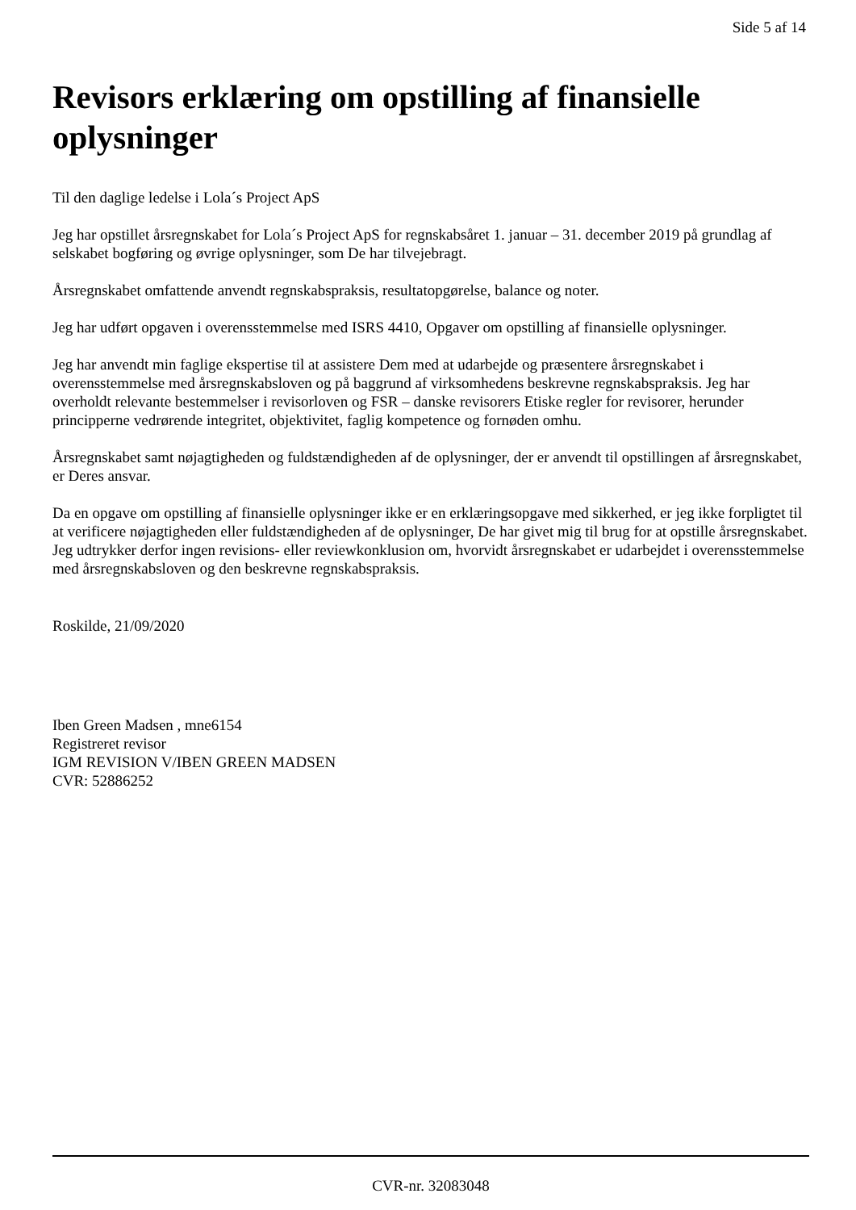Side 5 af 14
Revisors erklæring om opstilling af finansielle oplysninger
Til den daglige ledelse i Lola´s Project ApS
Jeg har opstillet årsregnskabet for Lola´s Project ApS for regnskabsåret 1. januar – 31. december 2019 på grundlag af selskabet bogføring og øvrige oplysninger, som De har tilvejebragt.
Årsregnskabet omfattende anvendt regnskabspraksis, resultatopgørelse, balance og noter.
Jeg har udført opgaven i overensstemmelse med ISRS 4410, Opgaver om opstilling af finansielle oplysninger.
Jeg har anvendt min faglige ekspertise til at assistere Dem med at udarbejde og præsentere årsregnskabet i overensstemmelse med årsregnskabsloven og på baggrund af virksomhedens beskrevne regnskabspraksis. Jeg har overholdt relevante bestemmelser i revisorloven og FSR – danske revisorers Etiske regler for revisorer, herunder principperne vedrørende integritet, objektivitet, faglig kompetence og fornøden omhu.
Årsregnskabet samt nøjagtigheden og fuldstændigheden af de oplysninger, der er anvendt til opstillingen af årsregnskabet, er Deres ansvar.
Da en opgave om opstilling af finansielle oplysninger ikke er en erklæringsopgave med sikkerhed, er jeg ikke forpligtet til at verificere nøjagtigheden eller fuldstændigheden af de oplysninger, De har givet mig til brug for at opstille årsregnskabet. Jeg udtrykker derfor ingen revisions- eller reviewkonklusion om, hvorvidt årsregnskabet er udarbejdet i overensstemmelse med årsregnskabsloven og den beskrevne regnskabspraksis.
Roskilde, 21/09/2020
Iben Green Madsen , mne6154
Registreret revisor
IGM REVISION V/IBEN GREEN MADSEN
CVR: 52886252
CVR-nr. 32083048